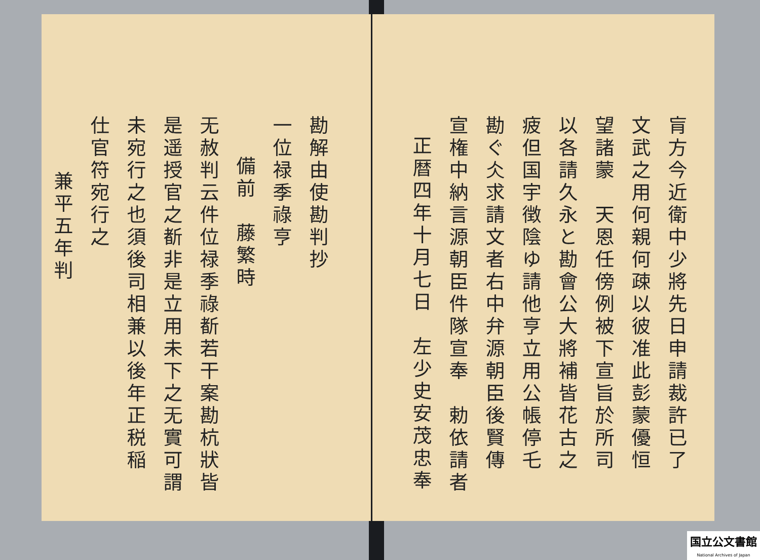肓方今近衛中少將先日申請裁許已了
文武之用何親何疎以彼准此彭蒙優恒
望諸蒙　天恩任傍例被下宣旨於所司
以各請久永と勘會公大將補皆花古之
疲但国宇徴陰ゆ請他亨立用公帳停乇
勘ぐ仌求請文者右中弁源朝臣後賢傳
宣権中納言源朝臣件隊宣奉　勅依請者
正暦四年十月七日　左少史安茂忠奉
勘解由使勘判抄
一位禄季祿亨
備前　藤繁時
无赦判云件位禄季祿斱若干案勘杭狀皆
是遥授官之斱非是立用未下之无實可謂
未宛行之也須後司相兼以後年正税稲
仕官符宛行之
兼平五年判
国立公文書館
National Archives of Japan